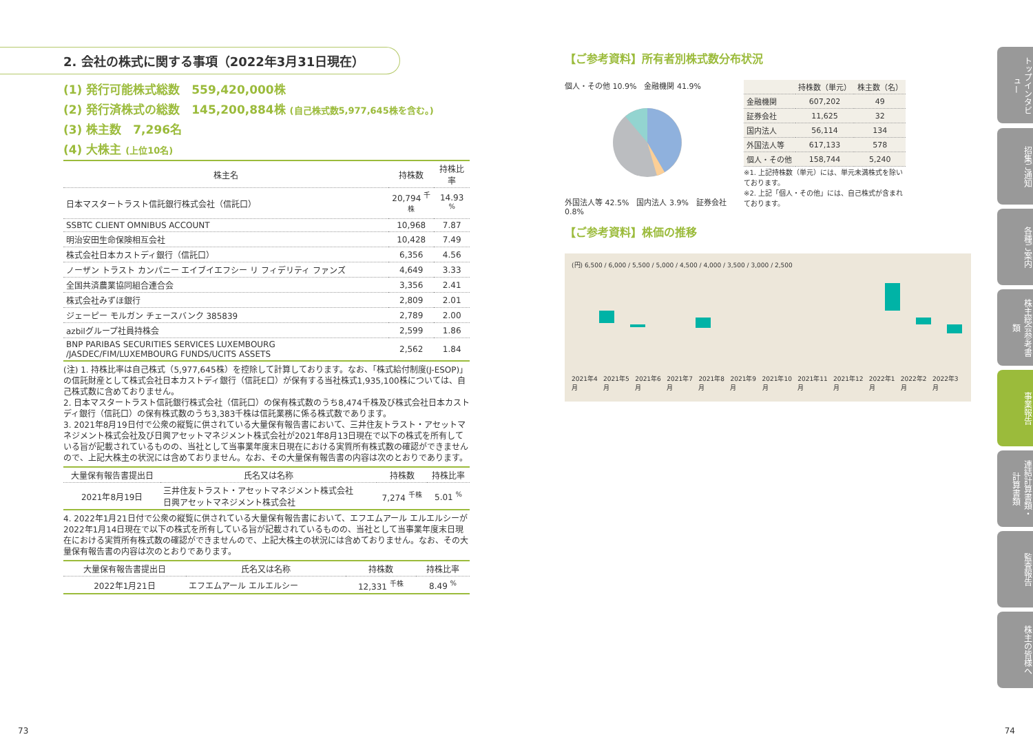2. 会社の株式に関する事項（2022年3月31日現在）
(1) 発行可能株式総数　559,420,000株
(2) 発行済株式の総数　145,200,884株 (自己株式数5,977,645株を含む。)
(3) 株主数　7,296名
(4) 大株主 (上位10名)
| 株主名 | 持株数 | 持株比率 |
| --- | --- | --- |
| 日本マスタートラスト信託銀行株式会社（信託口） | 20,794 <sup>千株</sup> | 14.93 <sup>%</sup> |
| SSBTC CLIENT OMNIBUS ACCOUNT | 10,968 | 7.87 |
| 明治安田生命保険相互会社 | 10,428 | 7.49 |
| 株式会社日本カストディ銀行（信託口） | 6,356 | 4.56 |
| ノーザン トラスト カンパニー エイブイエフシー リ フィデリティ ファンズ | 4,649 | 3.33 |
| 全国共済農業協同組合連合会 | 3,356 | 2.41 |
| 株式会社みずほ銀行 | 2,809 | 2.01 |
| ジェーピー モルガン チェースバンク 385839 | 2,789 | 2.00 |
| azbilグループ社員持株会 | 2,599 | 1.86 |
| BNP PARIBAS SECURITIES SERVICES LUXEMBOURG /JASDEC/FIM/LUXEMBOURG FUNDS/UCITS ASSETS | 2,562 | 1.84 |
(注) 1. 持株比率は自己株式（5,977,645株）を控除して計算しております。なお、「株式給付制度(J-ESOP)」の信託財産として株式会社日本カストディ銀行（信託E口）が保有する当社株式1,935,100株については、自己株式数に含めておりません。
2. 日本マスタートラスト信託銀行株式会社（信託口）の保有株式数のうち8,474千株及び株式会社日本カストディ銀行（信託口）の保有株式数のうち3,383千株は信託業務に係る株式数であります。
3. 2021年8月19日付で公衆の縦覧に供されている大量保有報告書において、三井住友トラスト・アセットマネジメント株式会社及び日興アセットマネジメント株式会社が2021年8月13日現在で以下の株式を所有している旨が記載されているものの、当社として当事業年度末日現在における実質所有株式数の確認ができませんので、上記大株主の状況には含めておりません。なお、その大量保有報告書の内容は次のとおりであります。
| 大量保有報告書提出日 | 氏名又は名称 | 持株数 | 持株比率 |
| --- | --- | --- | --- |
| 2021年8月19日 | 三井住友トラスト・アセットマネジメント株式会社 日興アセットマネジメント株式会社 | 7,274 <sup>千株</sup> | 5.01 <sup>%</sup> |
4. 2022年1月21日付で公衆の縦覧に供されている大量保有報告書において、エフエムアール エルエルシーが2022年1月14日現在で以下の株式を所有している旨が記載されているものの、当社として当事業年度末日現在における実質所有株式数の確認ができませんので、上記大株主の状況には含めておりません。なお、その大量保有報告書の内容は次のとおりであります。
| 大量保有報告書提出日 | 氏名又は名称 | 持株数 | 持株比率 |
| --- | --- | --- | --- |
| 2022年1月21日 | エフエムアール エルエルシー | 12,331 <sup>千株</sup> | 8.49 <sup>%</sup> |
【ご参考資料】所有者別株式数分布状況
個人・その他 10.9%　金融機関 41.9%
外国法人等 42.5%　国内法人 3.9%　証券会社 0.8%
| | 持株数（単元） | 株主数（名） |
| --- | --- | --- |
| 金融機関 | 607,202 | 49 |
| 証券会社 | 11,625 | 32 |
| 国内法人 | 56,114 | 134 |
| 外国法人等 | 617,133 | 578 |
| 個人・その他 | 158,744 | 5,240 |
※1. 上記持株数（単元）には、単元未満株式を除いております。
※2. 上記「個人・その他」には、自己株式が含まれております。
【ご参考資料】株価の推移
(円) 6,500 / 6,000 / 5,500 / 5,000 / 4,500 / 4,000 / 3,500 / 3,000 / 2,500
2021年4月 2021年5月 2021年6月 2021年7月 2021年8月 2021年9月 2021年10月 2021年11月 2021年12月 2022年1月 2022年2月 2022年3月
トップインタビュー
招集ご通知
各種ご案内
株主総会参考書類
事業報告
連結計算書類・計算書類
監査報告
株主の皆様へ
73 74